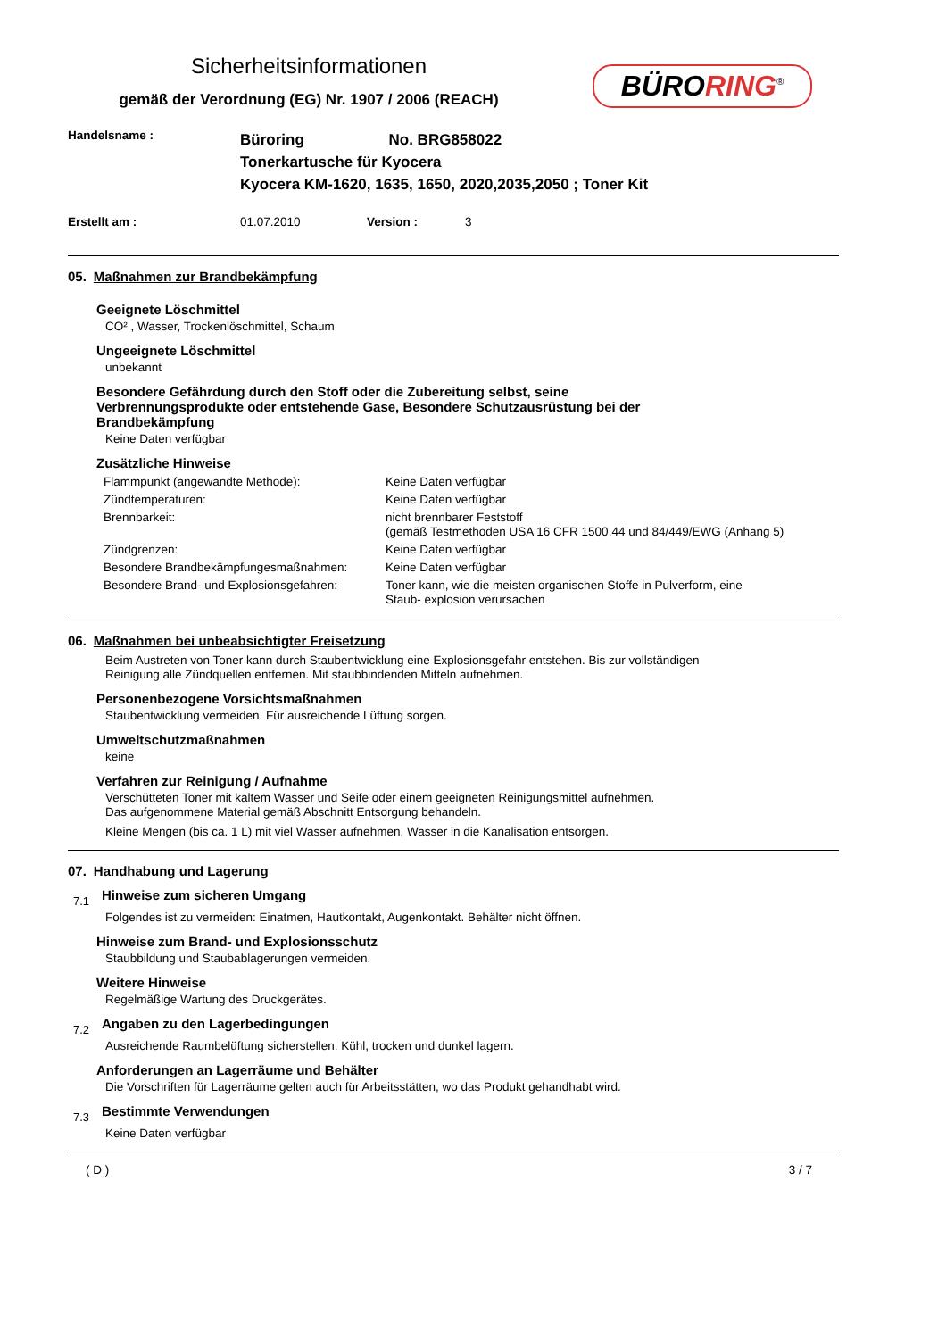Sicherheitsinformationen
gemäß der Verordnung (EG) Nr. 1907 / 2006 (REACH)
BÜRORING<sup>®</sup>
| Handelsname : | Büroring No. BRG858022 Tonerkartusche für Kyocera Kyocera KM-1620, 1635, 1650, 2020,2035,2050 ; Toner Kit | | |
| Erstellt am : | 01.07.2010 | Version : | 3 |
05. Maßnahmen zur Brandbekämpfung
Geeignete Löschmittel
CO² , Wasser, Trockenlöschmittel, Schaum
Ungeeignete Löschmittel
unbekannt
Besondere Gefährdung durch den Stoff oder die Zubereitung selbst, seine
Verbrennungsprodukte oder entstehende Gase, Besondere Schutzausrüstung bei der
Brandbekämpfung
Keine Daten verfügbar
Zusätzliche Hinweise
| Flammpunkt (angewandte Methode): | Keine Daten verfügbar |
| Zündtemperaturen: | Keine Daten verfügbar |
| Brennbarkeit: | nicht brennbarer Feststoff (gemäß Testmethoden USA 16 CFR 1500.44 und 84/449/EWG (Anhang 5) |
| Zündgrenzen: | Keine Daten verfügbar |
| Besondere Brandbekämpfungesmaßnahmen: | Keine Daten verfügbar |
| Besondere Brand- und Explosionsgefahren: | Toner kann, wie die meisten organischen Stoffe in Pulverform, eine Staub- explosion verursachen |
06. Maßnahmen bei unbeabsichtigter Freisetzung
Beim Austreten von Toner kann durch Staubentwicklung eine Explosionsgefahr entstehen. Bis zur vollständigen
Reinigung alle Zündquellen entfernen. Mit staubbindenden Mitteln aufnehmen.
Personenbezogene Vorsichtsmaßnahmen
Staubentwicklung vermeiden. Für ausreichende Lüftung sorgen.
Umweltschutzmaßnahmen
keine
Verfahren zur Reinigung / Aufnahme
Verschütteten Toner mit kaltem Wasser und Seife oder einem geeigneten Reinigungsmittel aufnehmen.
Das aufgenommene Material gemäß Abschnitt Entsorgung behandeln.
Kleine Mengen (bis ca. 1 L) mit viel Wasser aufnehmen, Wasser in die Kanalisation entsorgen.
07. Handhabung und Lagerung
7.1 Hinweise zum sicheren Umgang
Folgendes ist zu vermeiden: Einatmen, Hautkontakt, Augenkontakt. Behälter nicht öffnen.
Hinweise zum Brand- und Explosionsschutz
Staubbildung und Staubablagerungen vermeiden.
Weitere Hinweise
Regelmäßige Wartung des Druckgerätes.
7.2 Angaben zu den Lagerbedingungen
Ausreichende Raumbelüftung sicherstellen. Kühl, trocken und dunkel lagern.
Anforderungen an Lagerräume und Behälter
Die Vorschriften für Lagerräume gelten auch für Arbeitsstätten, wo das Produkt gehandhabt wird.
7.3 Bestimmte Verwendungen
Keine Daten verfügbar
( D ) 3 / 7